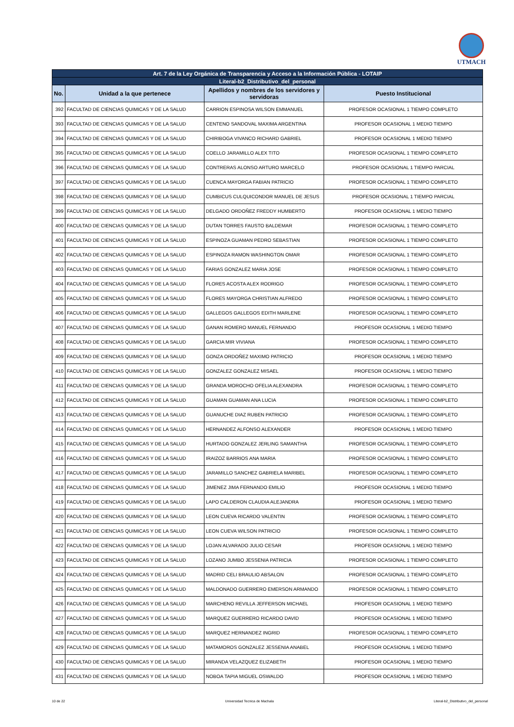UTMACH
| Art. 7 de la Ley Orgánica de Transparencia y Acceso a la Información Pública - LOTAIP | | | |
| --- | --- | --- | --- |
| Literal-b2_Distributivo_del_personal | | | |
| No. | Unidad a la que pertenece | Apellidos y nombres de los servidores y servidoras | Puesto Institucional |
| 392 | FACULTAD DE CIENCIAS QUIMICAS Y DE LA SALUD | CARRION ESPINOSA WILSON EMMANUEL | PROFESOR OCASIONAL 1 TIEMPO COMPLETO |
| 393 | FACULTAD DE CIENCIAS QUIMICAS Y DE LA SALUD | CENTENO SANDOVAL MAXIMA ARGENTINA | PROFESOR OCASIONAL 1 MEDIO TIEMPO |
| 394 | FACULTAD DE CIENCIAS QUIMICAS Y DE LA SALUD | CHIRIBOGA VIVANCO RICHARD GABRIEL | PROFESOR OCASIONAL 1 MEDIO TIEMPO |
| 395 | FACULTAD DE CIENCIAS QUIMICAS Y DE LA SALUD | COELLO JARAMILLO ALEX TITO | PROFESOR OCASIONAL 1 TIEMPO COMPLETO |
| 396 | FACULTAD DE CIENCIAS QUIMICAS Y DE LA SALUD | CONTRERAS ALONSO ARTURO MARCELO | PROFESOR OCASIONAL 1 TIEMPO PARCIAL |
| 397 | FACULTAD DE CIENCIAS QUIMICAS Y DE LA SALUD | CUENCA MAYORGA FABIAN PATRICIO | PROFESOR OCASIONAL 1 TIEMPO COMPLETO |
| 398 | FACULTAD DE CIENCIAS QUIMICAS Y DE LA SALUD | CUMBICUS CULQUICONDOR MANUEL DE JESUS | PROFESOR OCASIONAL 1 TIEMPO PARCIAL |
| 399 | FACULTAD DE CIENCIAS QUIMICAS Y DE LA SALUD | DELGADO ORDOÑEZ FREDDY HUMBERTO | PROFESOR OCASIONAL 1 MEDIO TIEMPO |
| 400 | FACULTAD DE CIENCIAS QUIMICAS Y DE LA SALUD | DUTAN TORRES FAUSTO BALDEMAR | PROFESOR OCASIONAL 1 TIEMPO COMPLETO |
| 401 | FACULTAD DE CIENCIAS QUIMICAS Y DE LA SALUD | ESPINOZA GUAMAN PEDRO SEBASTIAN | PROFESOR OCASIONAL 1 TIEMPO COMPLETO |
| 402 | FACULTAD DE CIENCIAS QUIMICAS Y DE LA SALUD | ESPINOZA RAMON WASHINGTON OMAR | PROFESOR OCASIONAL 1 TIEMPO COMPLETO |
| 403 | FACULTAD DE CIENCIAS QUIMICAS Y DE LA SALUD | FARIAS GONZALEZ MARIA JOSE | PROFESOR OCASIONAL 1 TIEMPO COMPLETO |
| 404 | FACULTAD DE CIENCIAS QUIMICAS Y DE LA SALUD | FLORES ACOSTA ALEX RODRIGO | PROFESOR OCASIONAL 1 TIEMPO COMPLETO |
| 405 | FACULTAD DE CIENCIAS QUIMICAS Y DE LA SALUD | FLORES MAYORGA CHRISTIAN ALFREDO | PROFESOR OCASIONAL 1 TIEMPO COMPLETO |
| 406 | FACULTAD DE CIENCIAS QUIMICAS Y DE LA SALUD | GALLEGOS GALLEGOS EDITH MARLENE | PROFESOR OCASIONAL 1 TIEMPO COMPLETO |
| 407 | FACULTAD DE CIENCIAS QUIMICAS Y DE LA SALUD | GANAN ROMERO MANUEL FERNANDO | PROFESOR OCASIONAL 1 MEDIO TIEMPO |
| 408 | FACULTAD DE CIENCIAS QUIMICAS Y DE LA SALUD | GARCIA MIR VIVIANA | PROFESOR OCASIONAL 1 TIEMPO COMPLETO |
| 409 | FACULTAD DE CIENCIAS QUIMICAS Y DE LA SALUD | GONZA ORDOÑEZ MAXIMO PATRICIO | PROFESOR OCASIONAL 1 MEDIO TIEMPO |
| 410 | FACULTAD DE CIENCIAS QUIMICAS Y DE LA SALUD | GONZALEZ GONZALEZ MISAEL | PROFESOR OCASIONAL 1 MEDIO TIEMPO |
| 411 | FACULTAD DE CIENCIAS QUIMICAS Y DE LA SALUD | GRANDA MOROCHO OFELIA ALEXANDRA | PROFESOR OCASIONAL 1 TIEMPO COMPLETO |
| 412 | FACULTAD DE CIENCIAS QUIMICAS Y DE LA SALUD | GUAMAN GUAMAN ANA LUCIA | PROFESOR OCASIONAL 1 TIEMPO COMPLETO |
| 413 | FACULTAD DE CIENCIAS QUIMICAS Y DE LA SALUD | GUANUCHE DIAZ RUBEN PATRICIO | PROFESOR OCASIONAL 1 TIEMPO COMPLETO |
| 414 | FACULTAD DE CIENCIAS QUIMICAS Y DE LA SALUD | HERNANDEZ ALFONSO ALEXANDER | PROFESOR OCASIONAL 1 MEDIO TIEMPO |
| 415 | FACULTAD DE CIENCIAS QUIMICAS Y DE LA SALUD | HURTADO GONZALEZ JERLING SAMANTHA | PROFESOR OCASIONAL 1 TIEMPO COMPLETO |
| 416 | FACULTAD DE CIENCIAS QUIMICAS Y DE LA SALUD | IRAIZOZ BARRIOS ANA MARIA | PROFESOR OCASIONAL 1 TIEMPO COMPLETO |
| 417 | FACULTAD DE CIENCIAS QUIMICAS Y DE LA SALUD | JARAMILLO SANCHEZ GABRIELA MARIBEL | PROFESOR OCASIONAL 1 TIEMPO COMPLETO |
| 418 | FACULTAD DE CIENCIAS QUIMICAS Y DE LA SALUD | JIMENEZ JIMA FERNANDO EMILIO | PROFESOR OCASIONAL 1 MEDIO TIEMPO |
| 419 | FACULTAD DE CIENCIAS QUIMICAS Y DE LA SALUD | LAPO CALDERON CLAUDIA ALEJANDRA | PROFESOR OCASIONAL 1 MEDIO TIEMPO |
| 420 | FACULTAD DE CIENCIAS QUIMICAS Y DE LA SALUD | LEON CUEVA RICARDO VALENTIN | PROFESOR OCASIONAL 1 TIEMPO COMPLETO |
| 421 | FACULTAD DE CIENCIAS QUIMICAS Y DE LA SALUD | LEON CUEVA WILSON PATRICIO | PROFESOR OCASIONAL 1 TIEMPO COMPLETO |
| 422 | FACULTAD DE CIENCIAS QUIMICAS Y DE LA SALUD | LOJAN ALVARADO JULIO CESAR | PROFESOR OCASIONAL 1 MEDIO TIEMPO |
| 423 | FACULTAD DE CIENCIAS QUIMICAS Y DE LA SALUD | LOZANO JUMBO JESSENIA PATRICIA | PROFESOR OCASIONAL 1 TIEMPO COMPLETO |
| 424 | FACULTAD DE CIENCIAS QUIMICAS Y DE LA SALUD | MADRID CELI BRAULIO ABSALON | PROFESOR OCASIONAL 1 TIEMPO COMPLETO |
| 425 | FACULTAD DE CIENCIAS QUIMICAS Y DE LA SALUD | MALDONADO GUERRERO EMERSON ARMANDO | PROFESOR OCASIONAL 1 TIEMPO COMPLETO |
| 426 | FACULTAD DE CIENCIAS QUIMICAS Y DE LA SALUD | MARCHENO REVILLA JEFFERSON MICHAEL | PROFESOR OCASIONAL 1 MEDIO TIEMPO |
| 427 | FACULTAD DE CIENCIAS QUIMICAS Y DE LA SALUD | MARQUEZ GUERRERO RICARDO DAVID | PROFESOR OCASIONAL 1 MEDIO TIEMPO |
| 428 | FACULTAD DE CIENCIAS QUIMICAS Y DE LA SALUD | MARQUEZ HERNANDEZ INGRID | PROFESOR OCASIONAL 1 TIEMPO COMPLETO |
| 429 | FACULTAD DE CIENCIAS QUIMICAS Y DE LA SALUD | MATAMOROS GONZALEZ JESSENIA ANABEL | PROFESOR OCASIONAL 1 MEDIO TIEMPO |
| 430 | FACULTAD DE CIENCIAS QUIMICAS Y DE LA SALUD | MIRANDA VELAZQUEZ ELIZABETH | PROFESOR OCASIONAL 1 MEDIO TIEMPO |
| 431 | FACULTAD DE CIENCIAS QUIMICAS Y DE LA SALUD | NOBOA TAPIA MIGUEL OSWALDO | PROFESOR OCASIONAL 1 MEDIO TIEMPO |
10 de 22 Universidad Tecnica de Machala Literal-b2_Distributivo_del_personal